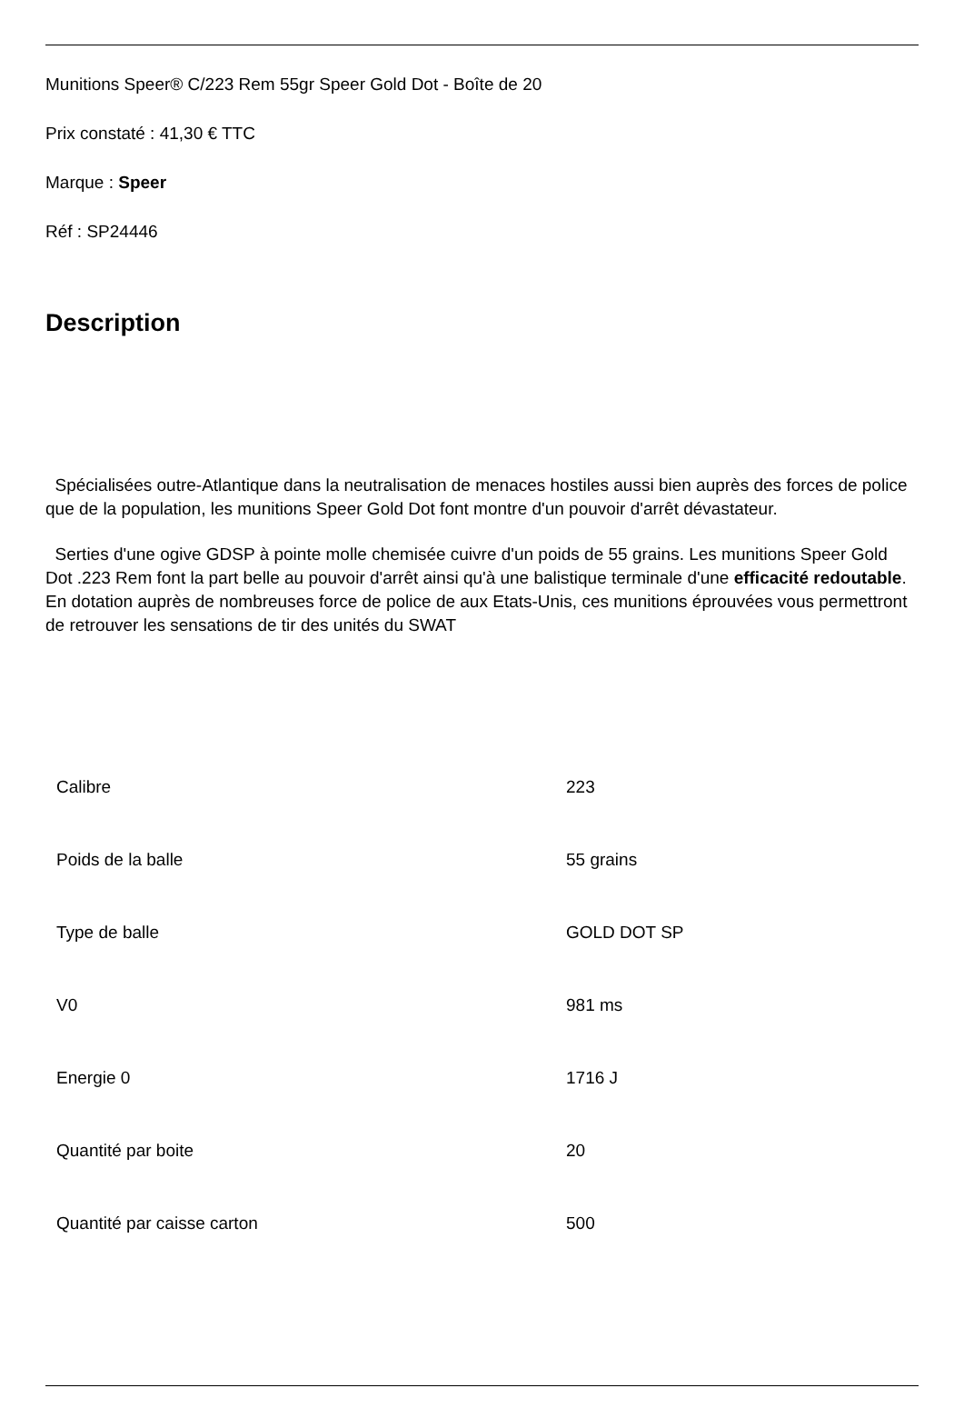Munitions Speer® C/223 Rem 55gr Speer Gold Dot - Boîte de 20
Prix constaté : 41,30 € TTC
Marque : Speer
Réf : SP24446
Description
Spécialisées outre-Atlantique dans la neutralisation de menaces hostiles aussi bien auprès des forces de police que de la population, les munitions Speer Gold Dot font montre d'un pouvoir d'arrêt dévastateur.
Serties d'une ogive GDSP à pointe molle chemisée cuivre d'un poids de 55 grains. Les munitions Speer Gold Dot .223 Rem font la part belle au pouvoir d'arrêt ainsi qu'à une balistique terminale d'une efficacité redoutable. En dotation auprès de nombreuses force de police de aux Etats-Unis, ces munitions éprouvées vous permettront de retrouver les sensations de tir des unités du SWAT
| Calibre | 223 |
| Poids de la balle | 55 grains |
| Type de balle | GOLD DOT SP |
| V0 | 981 ms |
| Energie 0 | 1716 J |
| Quantité par boite | 20 |
| Quantité par caisse carton | 500 |